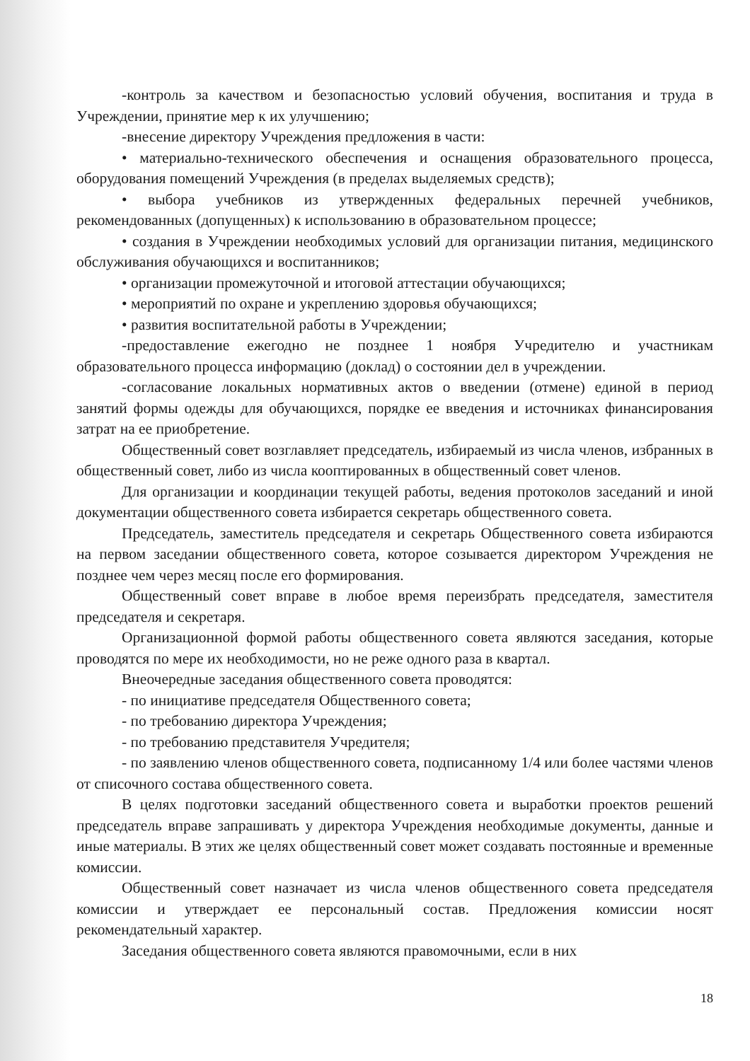-контроль за качеством и безопасностью условий обучения, воспитания и труда в Учреждении, принятие мер к их улучшению;
-внесение директору Учреждения предложения в части:
• материально-технического обеспечения и оснащения образовательного процесса, оборудования помещений Учреждения (в пределах выделяемых средств);
• выбора учебников из утвержденных федеральных перечней учебников, рекомендованных (допущенных) к использованию в образовательном процессе;
• создания в Учреждении необходимых условий для организации питания, медицинского обслуживания обучающихся и воспитанников;
• организации промежуточной и итоговой аттестации обучающихся;
• мероприятий по охране и укреплению здоровья обучающихся;
• развития воспитательной работы в Учреждении;
-предоставление ежегодно не позднее 1 ноября Учредителю и участникам образовательного процесса информацию (доклад) о состоянии дел в учреждении.
-согласование локальных нормативных актов о введении (отмене) единой в период занятий формы одежды для обучающихся, порядке ее введения и источниках финансирования затрат на ее приобретение.
Общественный совет возглавляет председатель, избираемый из числа членов, избранных в общественный совет, либо из числа кооптированных в общественный совет членов.
Для организации и координации текущей работы, ведения протоколов заседаний и иной документации общественного совета избирается секретарь общественного совета.
Председатель, заместитель председателя и секретарь Общественного совета избираются на первом заседании общественного совета, которое созывается директором Учреждения не позднее чем через месяц после его формирования.
Общественный совет вправе в любое время переизбрать председателя, заместителя председателя и секретаря.
Организационной формой работы общественного совета являются заседания, которые проводятся по мере их необходимости, но не реже одного раза в квартал.
Внеочередные заседания общественного совета проводятся:
- по инициативе председателя Общественного совета;
- по требованию директора Учреждения;
- по требованию представителя Учредителя;
- по заявлению членов общественного совета, подписанному 1/4 или более частями членов от списочного состава общественного совета.
В целях подготовки заседаний общественного совета и выработки проектов решений председатель вправе запрашивать у директора Учреждения необходимые документы, данные и иные материалы. В этих же целях общественный совет может создавать постоянные и временные комиссии.
Общественный совет назначает из числа членов общественного совета председателя комиссии и утверждает ее персональный состав. Предложения комиссии носят рекомендательный характер.
Заседания общественного совета являются правомочными, если в них
18